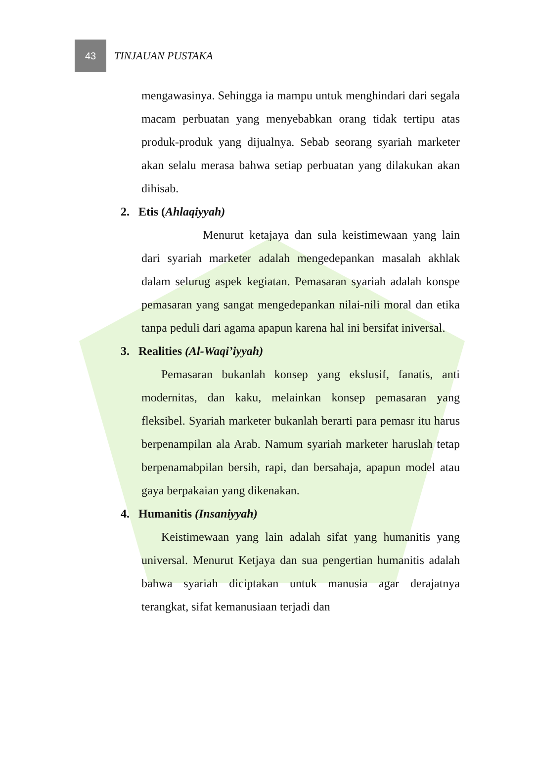43
TINJAUAN PUSTAKA
mengawasinya. Sehingga ia mampu untuk menghindari dari segala macam perbuatan yang menyebabkan orang tidak tertipu atas produk-produk yang dijualnya. Sebab seorang syariah marketer akan selalu merasa bahwa setiap perbuatan yang dilakukan akan dihisab.
2. Etis (Ahlaqiyyah)
Menurut ketajaya dan sula keistimewaan yang lain dari syariah marketer adalah mengedepankan masalah akhlak dalam selurug aspek kegiatan. Pemasaran syariah adalah konspe pemasaran yang sangat mengedepankan nilai-nili moral dan etika tanpa peduli dari agama apapun karena hal ini bersifat iniversal.
3. Realities (Al-Waqi’iyyah)
Pemasaran bukanlah konsep yang ekslusif, fanatis, anti modernitas, dan kaku, melainkan konsep pemasaran yang fleksibel. Syariah marketer bukanlah berarti para pemasr itu harus berpenampilan ala Arab. Namum syariah marketer haruslah tetap berpenamabpilan bersih, rapi, dan bersahaja, apapun model atau gaya berpakaian yang dikenakan.
4. Humanitis (Insaniyyah)
Keistimewaan yang lain adalah sifat yang humanitis yang universal. Menurut Ketjaya dan sua pengertian humanitis adalah bahwa syariah diciptakan untuk manusia agar derajatnya terangkat, sifat kemanusiaan terjadi dan